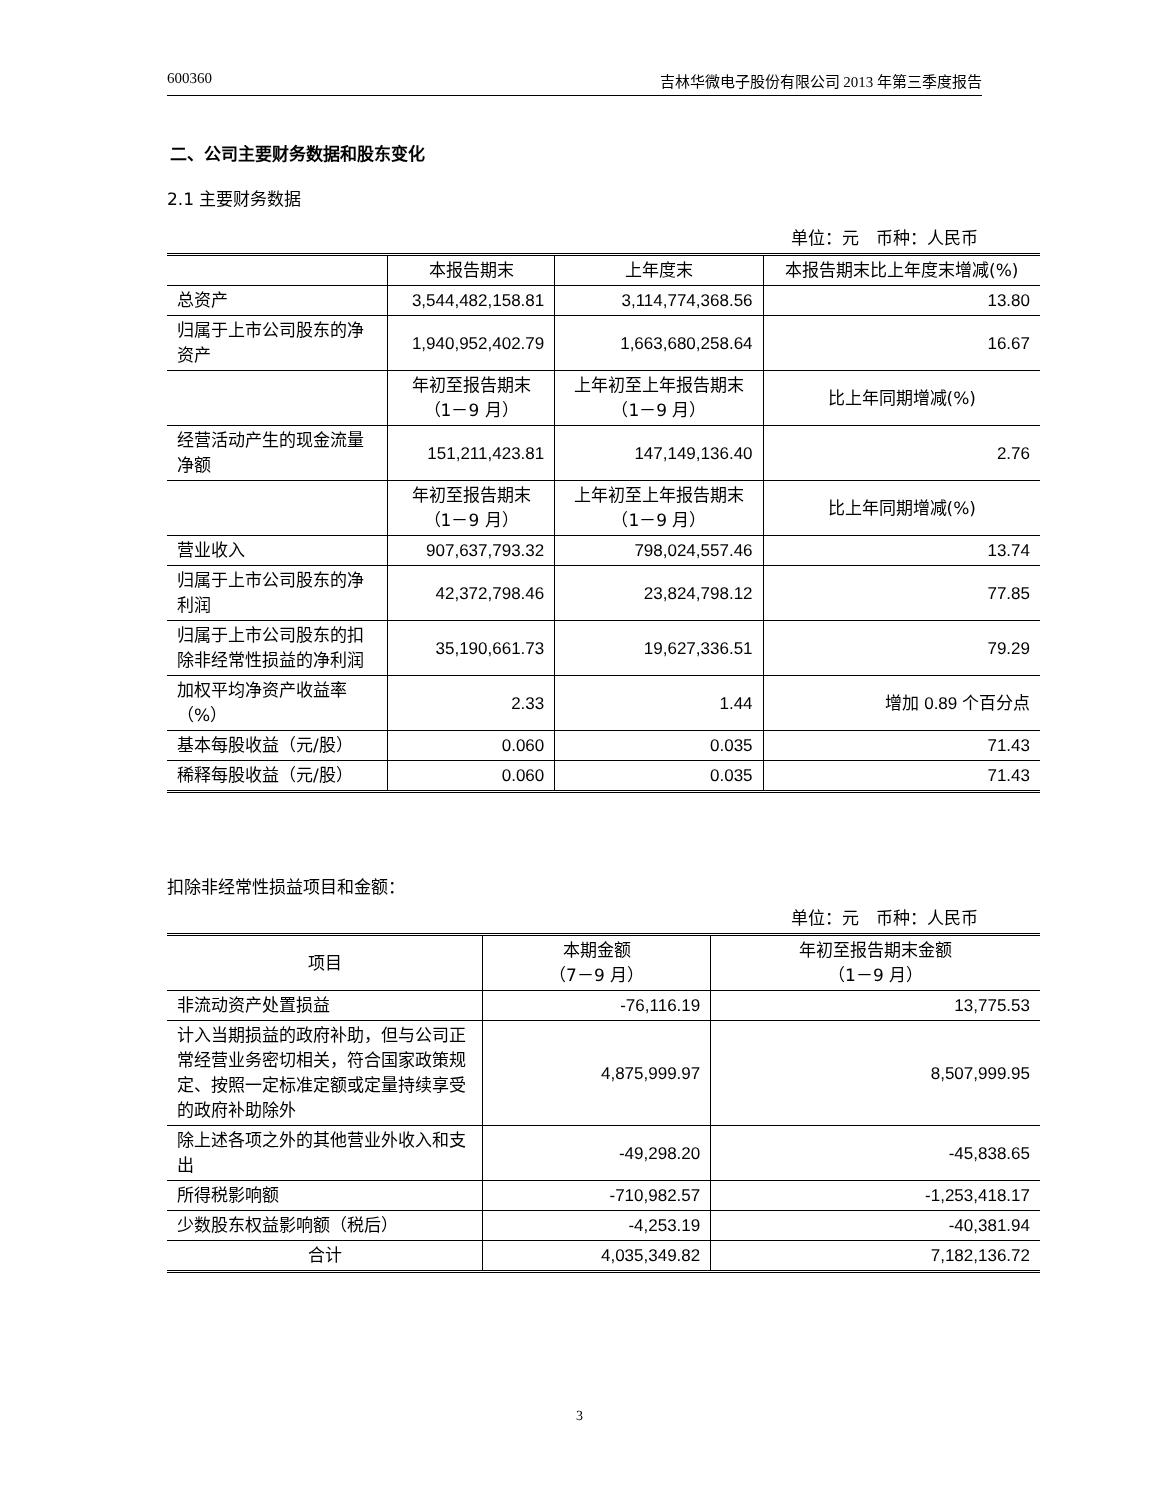600360 吉林华微电子股份有限公司 2013 年第三季度报告
二、公司主要财务数据和股东变化
2.1 主要财务数据
单位：元　币种：人民币
| | 本报告期末 | 上年度末 | 本报告期末比上年度末增减(%) |
| 总资产 | 3,544,482,158.81 | 3,114,774,368.56 | 13.80 |
| 归属于上市公司股东的净资产 | 1,940,952,402.79 | 1,663,680,258.64 | 16.67 |
| | 年初至报告期末 （1－9 月） | 上年初至上年报告期末 （1－9 月） | 比上年同期增减(%) |
| 经营活动产生的现金流量净额 | 151,211,423.81 | 147,149,136.40 | 2.76 |
| | 年初至报告期末 （1－9 月） | 上年初至上年报告期末 （1－9 月） | 比上年同期增减(%) |
| 营业收入 | 907,637,793.32 | 798,024,557.46 | 13.74 |
| 归属于上市公司股东的净利润 | 42,372,798.46 | 23,824,798.12 | 77.85 |
| 归属于上市公司股东的扣除非经常性损益的净利润 | 35,190,661.73 | 19,627,336.51 | 79.29 |
| 加权平均净资产收益率（%） | 2.33 | 1.44 | 增加 0.89 个百分点 |
| 基本每股收益（元/股） | 0.060 | 0.035 | 71.43 |
| 稀释每股收益（元/股） | 0.060 | 0.035 | 71.43 |
扣除非经常性损益项目和金额：
单位：元　币种：人民币
| 项目 | 本期金额 （7－9 月） | 年初至报告期末金额 （1－9 月） |
| 非流动资产处置损益 | -76,116.19 | 13,775.53 |
| 计入当期损益的政府补助，但与公司正常经营业务密切相关，符合国家政策规定、按照一定标准定额或定量持续享受的政府补助除外 | 4,875,999.97 | 8,507,999.95 |
| 除上述各项之外的其他营业外收入和支出 | -49,298.20 | -45,838.65 |
| 所得税影响额 | -710,982.57 | -1,253,418.17 |
| 少数股东权益影响额（税后） | -4,253.19 | -40,381.94 |
| 合计 | 4,035,349.82 | 7,182,136.72 |
3